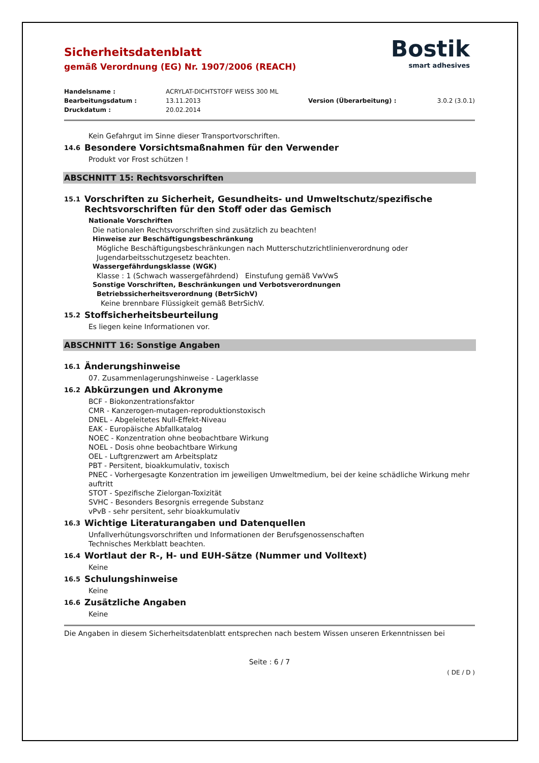Bostik
smart adhesives
Sicherheitsdatenblatt
gemäß Verordnung (EG) Nr. 1907/2006 (REACH)
Handelsname : ACRYLAT-DICHTSTOFF WEISS 300 ML Bearbeitungsdatum : 13.11.2013 Version (Überarbeitung) : 3.0.2 (3.0.1) Druckdatum : 20.02.2014
Kein Gefahrgut im Sinne dieser Transportvorschriften.
14.6 Besondere Vorsichtsmaßnahmen für den Verwender
Produkt vor Frost schützen !
ABSCHNITT 15: Rechtsvorschriften
15.1 Vorschriften zu Sicherheit, Gesundheits- und Umweltschutz/spezifische Rechtsvorschriften für den Stoff oder das Gemisch
Nationale Vorschriften
Die nationalen Rechtsvorschriften sind zusätzlich zu beachten!
Hinweise zur Beschäftigungsbeschränkung
Mögliche Beschäftigungsbeschränkungen nach Mutterschutzrichtlinienverordnung oder Jugendarbeitsschutzgesetz beachten.
Wassergefährdungsklasse (WGK)
Klasse : 1 (Schwach wassergefährdend) Einstufung gemäß VwVwS
Sonstige Vorschriften, Beschränkungen und Verbotsverordnungen
Betriebssicherheitsverordnung (BetrSichV)
Keine brennbare Flüssigkeit gemäß BetrSichV.
15.2 Stoffsicherheitsbeurteilung
Es liegen keine Informationen vor.
ABSCHNITT 16: Sonstige Angaben
16.1 Änderungshinweise
07. Zusammenlagerungshinweise - Lagerklasse
16.2 Abkürzungen und Akronyme
BCF - Biokonzentrationsfaktor
CMR - Kanzerogen-mutagen-reproduktionstoxisch
DNEL - Abgeleitetes Null-Effekt-Niveau
EAK - Europäische Abfallkatalog
NOEC - Konzentration ohne beobachtbare Wirkung
NOEL - Dosis ohne beobachtbare Wirkung
OEL - Luftgrenzwert am Arbeitsplatz
PBT - Persitent, bioakkumulativ, toxisch
PNEC - Vorhergesagte Konzentration im jeweiligen Umweltmedium, bei der keine schädliche Wirkung mehr auftritt
STOT - Spezifische Zielorgan-Toxizität
SVHC - Besonders Besorgnis erregende Substanz
vPvB - sehr persitent, sehr bioakkumulativ
16.3 Wichtige Literaturangaben und Datenquellen
Unfallverhütungsvorschriften und Informationen der Berufsgenossenschaften
Technisches Merkblatt beachten.
16.4 Wortlaut der R-, H- und EUH-Sätze (Nummer und Volltext)
Keine
16.5 Schulungshinweise
Keine
16.6 Zusätzliche Angaben
Keine
Die Angaben in diesem Sicherheitsdatenblatt entsprechen nach bestem Wissen unseren Erkenntnissen bei
Seite : 6 / 7
( DE / D )